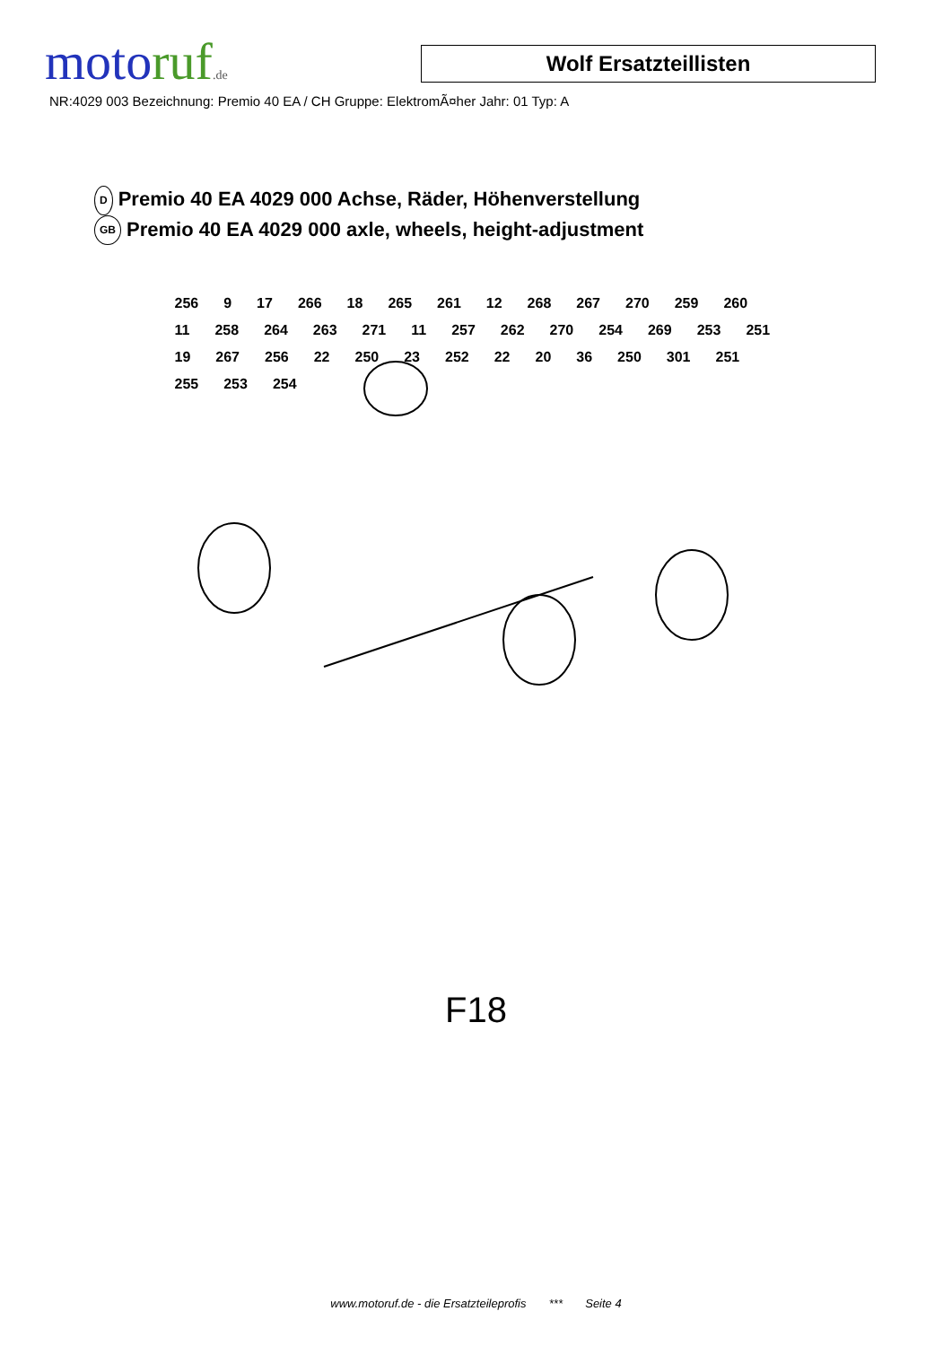motoruf.de
Wolf Ersatzteillisten
NR:4029 003 Bezeichnung: Premio 40 EA / CH Gruppe: ElektromÃ¤her Jahr: 01 Typ: A
D Premio 40 EA 4029 000 Achse, Räder, Höhenverstellung
GB Premio 40 EA 4029 000 axle, wheels, height-adjustment
256 9 17 266 18 265 261 12 268 267 270 259 260 11 258 264 263 271 11 257 262 270 254 269 253 251 19 267 256 22 250 23 252 22 20 36 250 301 251 255 253 254
F18
www.motoruf.de - die Ersatzteileprofis *** Seite 4